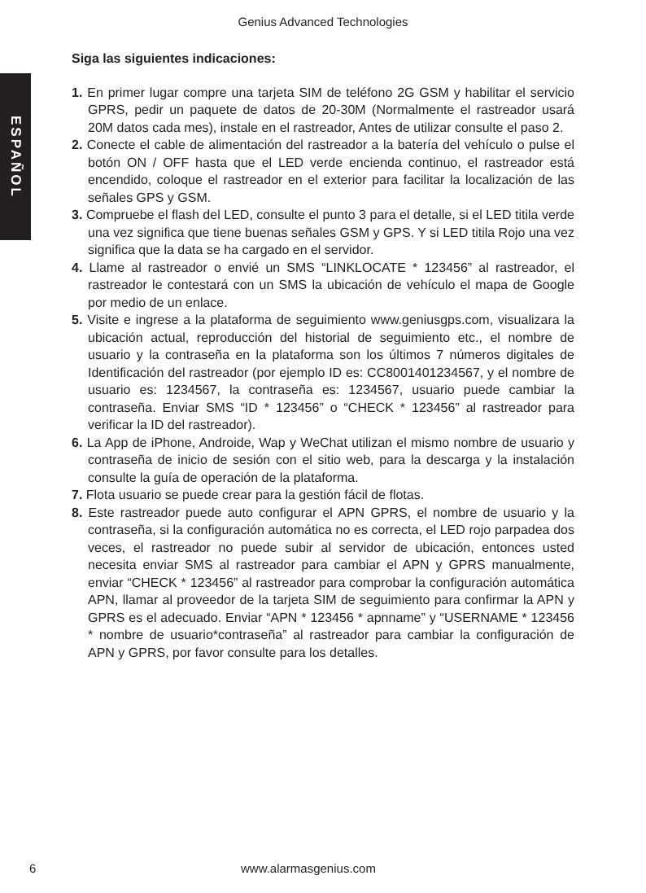Genius Advanced Technologies
ESPAÑOL
Siga las siguientes indicaciones:
1. En primer lugar compre una tarjeta SIM de teléfono 2G GSM y habilitar el servicio GPRS, pedir un paquete de datos de 20-30M (Normalmente el rastreador usará 20M datos cada mes), instale en el rastreador, Antes de utilizar consulte el paso 2.
2. Conecte el cable de alimentación del rastreador a la batería del vehículo o pulse el botón ON / OFF hasta que el LED verde encienda continuo, el rastreador está encendido, coloque el rastreador en el exterior para facilitar la localización de las señales GPS y GSM.
3. Compruebe el flash del LED, consulte el punto 3 para el detalle, si el LED titila verde una vez significa que tiene buenas señales GSM y GPS. Y si LED titila Rojo una vez significa que la data se ha cargado en el servidor.
4. Llame al rastreador o envié un SMS “LINKLOCATE * 123456” al rastreador, el rastreador le contestará con un SMS la ubicación de vehículo el mapa de Google por medio de un enlace.
5. Visite e ingrese a la plataforma de seguimiento www.geniusgps.com, visualizara la ubicación actual, reproducción del historial de seguimiento etc., el nombre de usuario y la contraseña en la plataforma son los últimos 7 números digitales de Identificación del rastreador (por ejemplo ID es: CC8001401234567, y el nombre de usuario es: 1234567, la contraseña es: 1234567, usuario puede cambiar la contraseña. Enviar SMS “ID * 123456” o “CHECK * 123456” al rastreador para verificar la ID del rastreador).
6. La App de iPhone, Androide, Wap y WeChat utilizan el mismo nombre de usuario y contraseña de inicio de sesión con el sitio web, para la descarga y la instalación consulte la guía de operación de la plataforma.
7. Flota usuario se puede crear para la gestión fácil de flotas.
8. Este rastreador puede auto configurar el APN GPRS, el nombre de usuario y la contraseña, si la configuración automática no es correcta, el LED rojo parpadea dos veces, el rastreador no puede subir al servidor de ubicación, entonces usted necesita enviar SMS al rastreador para cambiar el APN y GPRS manualmente, enviar “CHECK * 123456” al rastreador para comprobar la configuración automática APN, llamar al proveedor de la tarjeta SIM de seguimiento para confirmar la APN y GPRS es el adecuado. Enviar “APN * 123456 * apnname” y “USERNAME * 123456 * nombre de usuario*contraseña” al rastreador para cambiar la configuración de APN y GPRS, por favor consulte para los detalles.
6 www.alarmasgenius.com